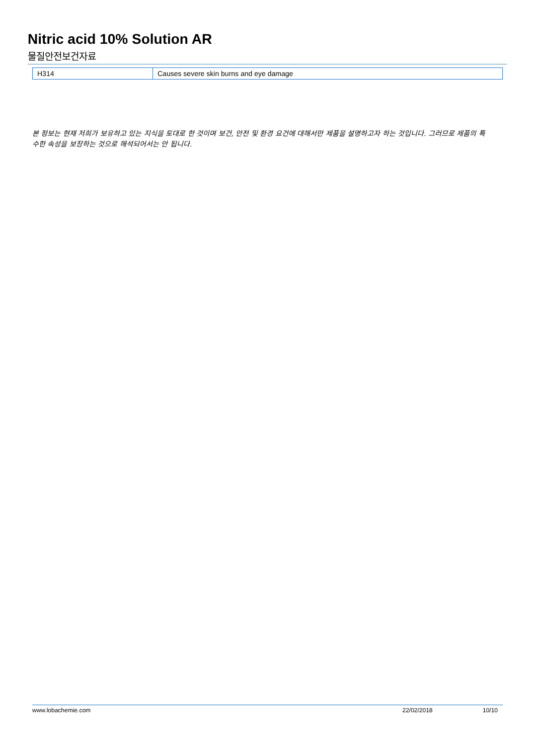Nitric acid 10% Solution AR
물질안전보건자료
| H314 | Causes severe skin burns and eye damage |
본 정보는 현재 저희가 보유하고 있는 지식을 토대로 한 것이며 보건, 안전 및 환경 요건에 대해서만 제품을 설명하고자 하는 것입니다. 그러므로 제품의 특수한 속성을 보장하는 것으로 해석되어서는 안 됩니다.
www.lobachemie.com 22/02/2018 10/10